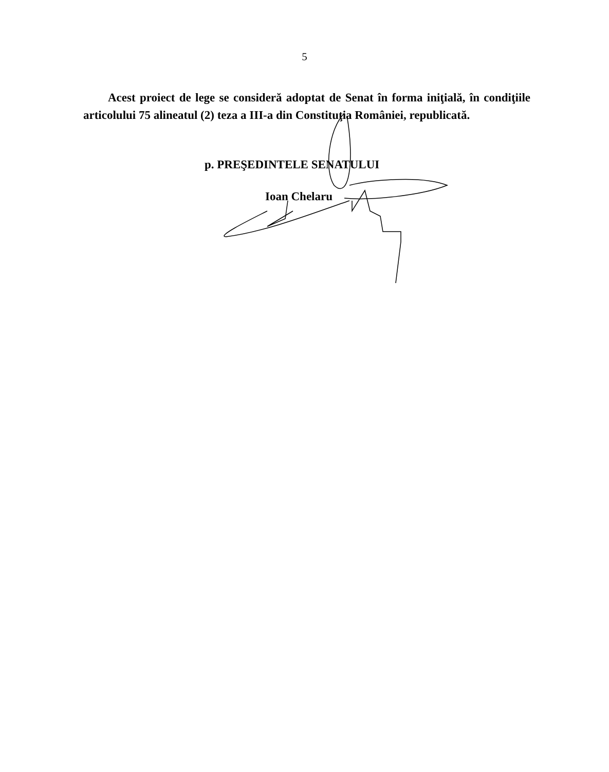5
Acest proiect de lege se consideră adoptat de Senat în forma iniţială, în condiţiile articolului 75 alineatul (2) teza a III-a din Constituţia României, republicată.
p. PREŞEDINTELE SENATULUI
Ioan Chelaru